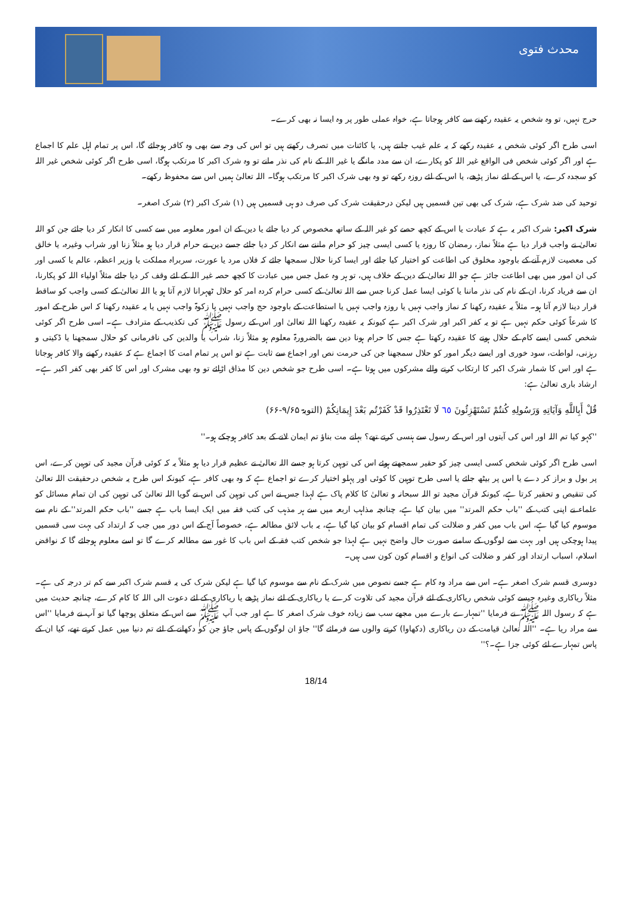محدث فتوی
حرج نہیں، تو وہ شخص یہ عقیدہ رکھنے سے کافر ہوجاتا ہے، خواہ عملی طور پر وہ ایسا نہ بھی کرے۔
اسی طرح اگر کوئی شخص یہ عقیدہ رکھے کہ یہ علم غیب جانتے ہیں، یا کائنات میں تصرف رکھتے ہیں تو اس کی وجہ سے بھی وہ کافر ہوجائے گا، اس پر تمام اہل علم کا اجماع ہے اور اگر کوئی شخص فی الواقع غیر اللہ کو پکارے، ان سے مدد مانگے یا غیر اللہ کے نام کی نذر مانے تو وہ شرک اکبر کا مرتکب ہوگا، اسی طرح اگر کوئی شخص غیر اللہ کو سجدہ کرے، یا اس کے لئے نماز پڑھے، یا اس کے لئے روزہ رکھے تو وہ بھی شرک اکبر کا مرتکب ہوگا۔ اللہ تعالیٰ ہمیں اس سے محفوظ رکھے۔
توحید کی ضد شرک ہے، شرک کی بھی تین قسمیں ہیں لیکن درحقیقت شرک کی صرف دو ہی قسمیں ہیں (۱) شرک اکبر (۲) شرک اصغر۔
شرک اکبر: شرک اکبر یہ ہے کہ عبادت یا اس کے کچھ حصے کو غیر اللہ کے ساتھ مخصوص کر دیا جائے یا دین کے ان امور معلومہ میں سے کسی کا انکار کر دیا جائے جن کو اللہ تعالیٰ نے واجب قرار دیا ہے مثلاً نماز، رمضان کا روزہ یا کسی ایسی چیز کو حرام ماننے سے انکار کر دیا جائے جسے دین نے حرام قرار دیا ہو مثلاً زنا اور شراب وغیرہ، یا خالق کی معصیت لازم آنے کے باوجود مخلوق کی اطاعت کو اختیار کیا جائے اور ایسا کرنا حلال سمجھا جائے کہ فلاں مرد یا عورت، سربراہ مملکت یا وزیر اعظم، عالم یا کسی اور کی ان امور میں بھی اطاعت جائز ہے جو اللہ تعالیٰ کے دین کے خلاف ہیں، تو ہر وہ عمل جس میں عبادت کا کچھ حصہ غیر اللہ کے لئے وقف کر دیا جائے مثلاً اولیاء اللہ کو پکارنا، ان سے فریاد کرنا، ان کے نام کی نذر ماننا یا کوئی ایسا عمل کرنا جس سے اللہ تعالیٰ کے کسی حرام کردہ امر کو حلال ٹھہرانا لازم آتا ہو یا اللہ تعالیٰ کے کسی واجب کو ساقط قرار دینا لازم آتا ہو۔ مثلاً یہ عقیدہ رکھنا کہ نماز واجب نہیں یا روزہ واجب نہیں یا استطاعت کے باوجود حج واجب نہیں یا زکوۃ واجب نہیں یا یہ عقیدہ رکھنا کہ اس طرح کے امور کا شرعاً کوئی حکم نہیں ہے تو یہ کفر اکبر اور شرک اکبر ہے کیونکہ یہ عقیدہ رکھنا اللہ تعالیٰ اور اس کے رسول ﷺ کی تکذیب کے مترادف ہے۔ اسی طرح اگر کوئی شخص کسی ایسے کام کے حلال ہونے کا عقیدہ رکھتا ہے جس کا حرام ہونا دین سے بالضرورۃ معلوم ہو مثلاً زنا، شراب یا والدین کی نافرمانی کو حلال سمجھنا یا ڈکیتی و رہزنی، لواطت، سود خوری اور ایسے دیگر امور کو حلال سمجھنا جن کی حرمت نص اور اجماع سے ثابت ہے تو اس پر تمام امت کا اجماع ہے کہ عقیدہ رکھنے والا کافر ہوجاتا ہے اور اس کا شمار شرک اکبر کا ارتکاب کرنے والے مشرکوں میں ہوتا ہے۔ اسی طرح جو شخص دین کا مذاق اڑائے تو وہ بھی مشرک اور اس کا کفر بھی کفر اکبر ہے۔ ارشاد باری تعالیٰ ہے:
قُلْ أَبِاللَّهِ وَآيَاتِهِ وَرَسُولِهِ كُنتُمْ تَسْتَهْزِئُونَ ٦٥ لَا تَعْتَذِرُوا قَدْ كَفَرْتُم بَعْدَ إِيمَانِكُمْ (التوبۃ ۹/۶۵-۶۶)
''کہو کیا تم اللہ اور اس کی آیتوں اور اس کے رسول سے ہنسی کرتے تھے؟ بہانے مت بناؤ تم ایمان لانے کے بعد کافر ہوچکے ہو۔''
اسی طرح اگر کوئی شخص کسی ایسی چیز کو حقیر سمجھتے ہوئے اس کی توہین کرتا ہو جسے اللہ تعالیٰ نے عظیم قرار دیا ہو مثلاً یہ کہ کوئی قرآن مجید کی توہین کرے، اس پر بول و براز کر دے یا اس پر بیٹھ جائے یا اسی طرح توہین کا کوئی اور پہلو اختیار کرے تو اجماع ہے کہ وہ بھی کافر ہے، کیونکہ اس طرح یہ شخص درحقیقت اللہ تعالیٰ کی تنقیص و تحقیر کرتا ہے، کیونکہ قرآن مجید تو اللہ سبحانہ و تعالیٰ کا کلام پاک ہے لہذا جس نے اس کی توہین کی اس نے گویا اللہ تعالیٰ کی توہین کی ان تمام مسائل کو علماء نے اپنی کتب کے ''باب حکم المرتد'' میں بیان کیا ہے، چنانچہ مذاہب اربعہ میں سے ہر مذہب کی کتب فقہ میں ایک ایسا باب ہے جسے ''باب حکم المرتد'' کے نام سے موسوم کیا گیا ہے، اس باب میں کفر و ضلالت کی تمام اقسام کو بیان کیا گیا ہے، یہ باب لائق مطالعہ ہے، خصوصاً آج کے اس دور میں جب کہ ارتداد کی بہت سی قسمیں پیدا ہوچکی ہیں اور بہت سے لوگوں کے سامنے صورت حال واضح نہیں ہے لہذا جو شخص کتب فقہ کے اس باب کا غور سے مطالعہ کرے گا تو اسے معلوم ہوجائے گا کہ نواقض اسلام، اسباب ارتداد اور کفر و ضلالت کی انواع و اقسام کون کون سی ہیں۔
دوسری قسم شرک اصغر ہے۔ اس سے مراد وہ کام ہے جسے نصوص میں شرک کے نام سے موسوم کیا گیا ہے لیکن شرک کی یہ قسم شرک اکبر سے کم تر درجہ کی ہے۔ مثلاً ریاکاری وغیرہ جیسے کوئی شخص ریاکاری کے لئے قرآن مجید کی تلاوت کرے یا ریاکاری کے لئے نماز پڑھے یا ریاکاری کے لئے دعوت الی اللہ کا کام کرے، چنانچہ حدیث میں ہے کہ رسول اللہ ﷺ نے فرمایا ''تمہارے بارے میں مجھے سب سے زیادہ خوف شرک اصغر کا ہے اور جب آپ ﷺ سے اس کے متعلق پوچھا گیا تو آپ نے فرمایا ''اس سے مراد ریا ہے۔ ''اللہ تعالیٰ قیامت کے دن ریاکاری (دکھاوا) کرنے والوں سے فرمائے گا'' جاؤ ان لوگوں کے پاس جاؤ جن کو دکھانے کے لئے تم دنیا میں عمل کرتے تھے، کیا ان کے پاس تمہارے لئے کوئی جزا ہے۔؟''
18/14